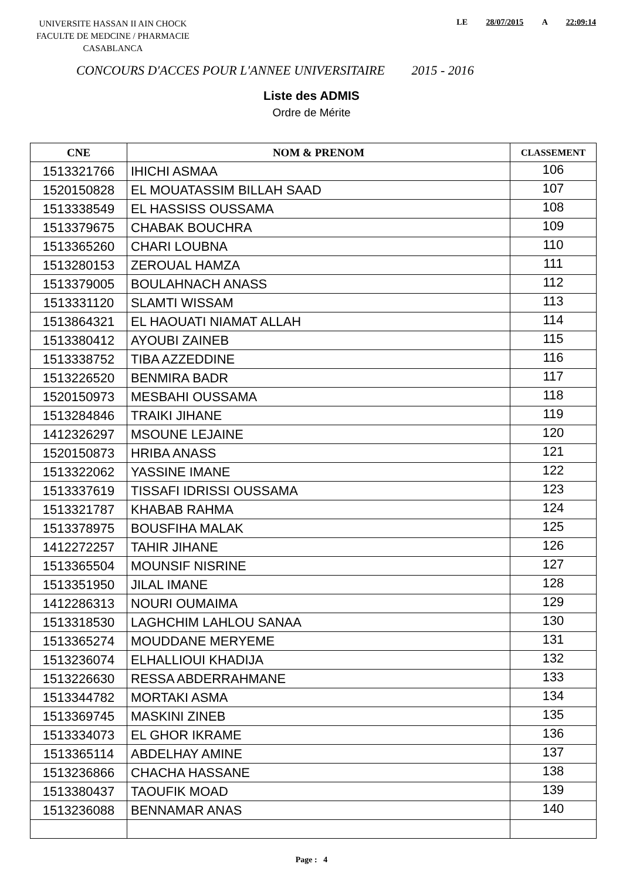UNIVERSITE HASSAN II AIN CHOCK
FACULTE DE MEDCINE / PHARMACIE
CASABLANCA
LE 28/07/2015 A 22:09:14
CONCOURS D'ACCES POUR L'ANNEE UNIVERSITAIRE 2015 - 2016
Liste des ADMIS
Ordre de Mérite
| CNE | NOM & PRENOM | CLASSEMENT |
| --- | --- | --- |
| 1513321766 | IHICHI ASMAA | 106 |
| 1520150828 | EL MOUATASSIM BILLAH SAAD | 107 |
| 1513338549 | EL HASSISS OUSSAMA | 108 |
| 1513379675 | CHABAK BOUCHRA | 109 |
| 1513365260 | CHARI LOUBNA | 110 |
| 1513280153 | ZEROUAL HAMZA | 111 |
| 1513379005 | BOULAHNACH ANASS | 112 |
| 1513331120 | SLAMTI WISSAM | 113 |
| 1513864321 | EL HAOUATI NIAMAT ALLAH | 114 |
| 1513380412 | AYOUBI ZAINEB | 115 |
| 1513338752 | TIBA AZZEDDINE | 116 |
| 1513226520 | BENMIRA BADR | 117 |
| 1520150973 | MESBAHI OUSSAMA | 118 |
| 1513284846 | TRAIKI JIHANE | 119 |
| 1412326297 | MSOUNE LEJAINE | 120 |
| 1520150873 | HRIBA ANASS | 121 |
| 1513322062 | YASSINE IMANE | 122 |
| 1513337619 | TISSAFI IDRISSI OUSSAMA | 123 |
| 1513321787 | KHABAB RAHMA | 124 |
| 1513378975 | BOUSFIHA MALAK | 125 |
| 1412272257 | TAHIR JIHANE | 126 |
| 1513365504 | MOUNSIF NISRINE | 127 |
| 1513351950 | JILAL IMANE | 128 |
| 1412286313 | NOURI OUMAIMA | 129 |
| 1513318530 | LAGHCHIM LAHLOU SANAA | 130 |
| 1513365274 | MOUDDANE MERYEME | 131 |
| 1513236074 | ELHALLIOUI KHADIJA | 132 |
| 1513226630 | RESSA ABDERRAHMANE | 133 |
| 1513344782 | MORTAKI ASMA | 134 |
| 1513369745 | MASKINI ZINEB | 135 |
| 1513334073 | EL GHOR IKRAME | 136 |
| 1513365114 | ABDELHAY AMINE | 137 |
| 1513236866 | CHACHA HASSANE | 138 |
| 1513380437 | TAOUFIK MOAD | 139 |
| 1513236088 | BENNAMAR ANAS | 140 |
Page : 4